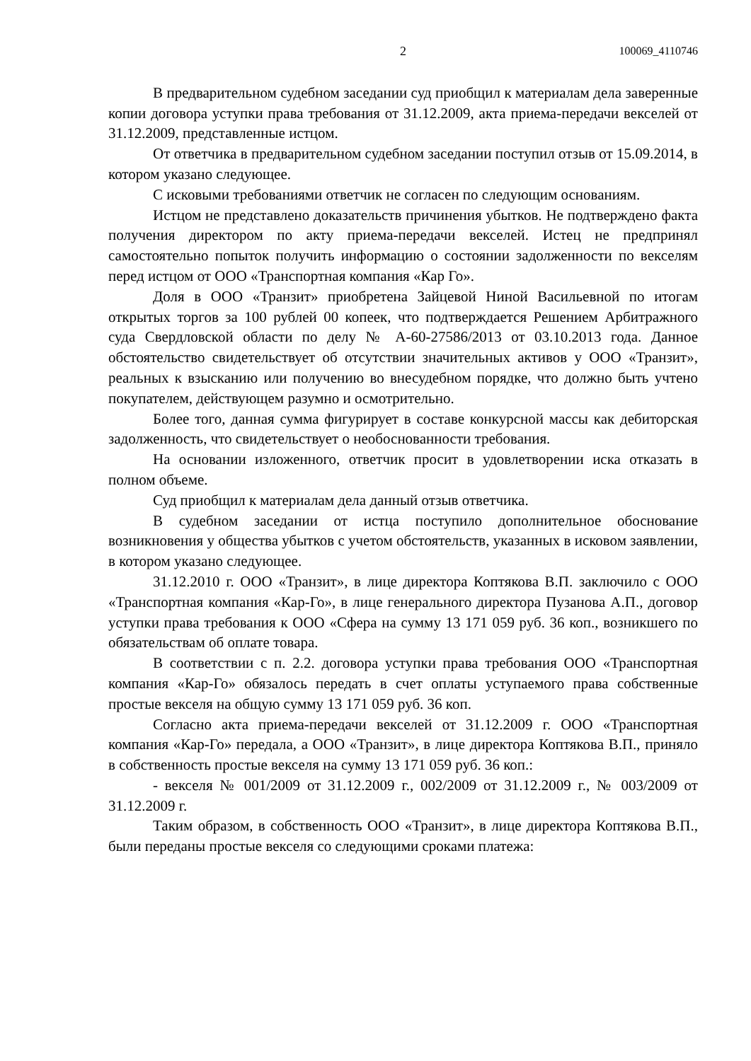2 100069_4110746
В предварительном судебном заседании суд приобщил к материалам дела заверенные копии договора уступки права требования от 31.12.2009, акта приема-передачи векселей от 31.12.2009, представленные истцом.
От ответчика в предварительном судебном заседании поступил отзыв от 15.09.2014, в котором указано следующее.
С исковыми требованиями ответчик не согласен по следующим основаниям.
Истцом не представлено доказательств причинения убытков. Не подтверждено факта получения директором по акту приема-передачи векселей. Истец не предпринял самостоятельно попыток получить информацию о состоянии задолженности по векселям перед истцом от ООО «Транспортная компания «Кар Го».
Доля в ООО «Транзит» приобретена Зайцевой Ниной Васильевной по итогам открытых торгов за 100 рублей 00 копеек, что подтверждается Решением Арбитражного суда Свердловской области по делу № А-60-27586/2013 от 03.10.2013 года. Данное обстоятельство свидетельствует об отсутствии значительных активов у ООО «Транзит», реальных к взысканию или получению во внесудебном порядке, что должно быть учтено покупателем, действующем разумно и осмотрительно.
Более того, данная сумма фигурирует в составе конкурсной массы как дебиторская задолженность, что свидетельствует о необоснованности требования.
На основании изложенного, ответчик просит в удовлетворении иска отказать в полном объеме.
Суд приобщил к материалам дела данный отзыв ответчика.
В судебном заседании от истца поступило дополнительное обоснование возникновения у общества убытков с учетом обстоятельств, указанных в исковом заявлении, в котором указано следующее.
31.12.2010 г. ООО «Транзит», в лице директора Коптякова В.П. заключило с ООО «Транспортная компания «Кар-Го», в лице генерального директора Пузанова А.П., договор уступки права требования к ООО «Сфера на сумму 13 171 059 руб. 36 коп., возникшего по обязательствам об оплате товара.
В соответствии с п. 2.2. договора уступки права требования ООО «Транспортная компания «Кар-Го» обязалось передать в счет оплаты уступаемого права собственные простые векселя на общую сумму 13 171 059 руб. 36 коп.
Согласно акта приема-передачи векселей от 31.12.2009 г. ООО «Транспортная компания «Кар-Го» передала, а ООО «Транзит», в лице директора Коптякова В.П., приняло в собственность простые векселя на сумму 13 171 059 руб. 36 коп.:
- векселя № 001/2009 от 31.12.2009 г., 002/2009 от 31.12.2009 г., № 003/2009 от 31.12.2009 г.
Таким образом, в собственность ООО «Транзит», в лице директора Коптякова В.П., были переданы простые векселя со следующими сроками платежа: